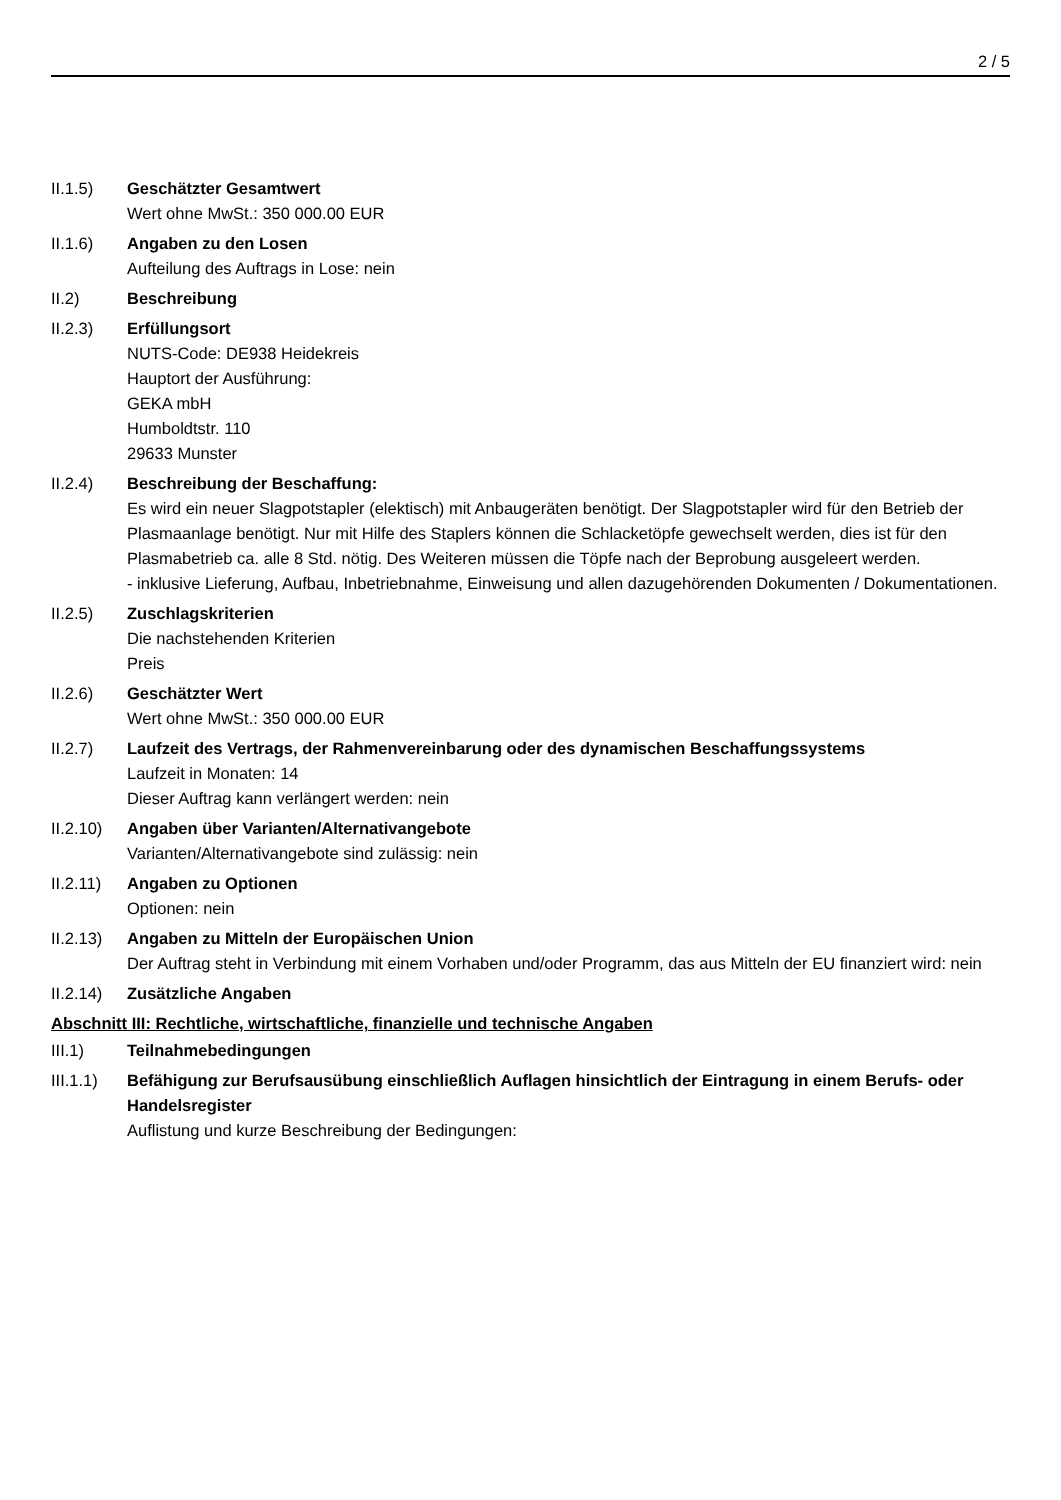2 / 5
II.1.5) Geschätzter Gesamtwert
Wert ohne MwSt.: 350 000.00 EUR
II.1.6) Angaben zu den Losen
Aufteilung des Auftrags in Lose: nein
II.2) Beschreibung
II.2.3) Erfüllungsort
NUTS-Code: DE938 Heidekreis
Hauptort der Ausführung:
GEKA mbH
Humboldtstr. 110
29633 Munster
II.2.4) Beschreibung der Beschaffung:
Es wird ein neuer Slagpotstapler (elektisch) mit Anbaugeräten benötigt. Der Slagpotstapler wird für den Betrieb der Plasmaanlage benötigt. Nur mit Hilfe des Staplers können die Schlacketöpfe gewechselt werden, dies ist für den Plasmabetrieb ca. alle 8 Std. nötig. Des Weiteren müssen die Töpfe nach der Beprobung ausgeleert werden.
- inklusive Lieferung, Aufbau, Inbetriebnahme, Einweisung und allen dazugehörenden Dokumenten / Dokumentationen.
II.2.5) Zuschlagskriterien
Die nachstehenden Kriterien
Preis
II.2.6) Geschätzter Wert
Wert ohne MwSt.: 350 000.00 EUR
II.2.7) Laufzeit des Vertrags, der Rahmenvereinbarung oder des dynamischen Beschaffungssystems
Laufzeit in Monaten: 14
Dieser Auftrag kann verlängert werden: nein
II.2.10)
Angaben über Varianten/Alternativangebote
Varianten/Alternativangebote sind zulässig: nein
II.2.11)
Angaben zu Optionen
Optionen: nein
II.2.13)
Angaben zu Mitteln der Europäischen Union
Der Auftrag steht in Verbindung mit einem Vorhaben und/oder Programm, das aus Mitteln der EU finanziert wird: nein
II.2.14)
Zusätzliche Angaben
Abschnitt III: Rechtliche, wirtschaftliche, finanzielle und technische Angaben
III.1) Teilnahmebedingungen
III.1.1)
Befähigung zur Berufsausübung einschließlich Auflagen hinsichtlich der Eintragung in einem Berufs- oder Handelsregister
Auflistung und kurze Beschreibung der Bedingungen: